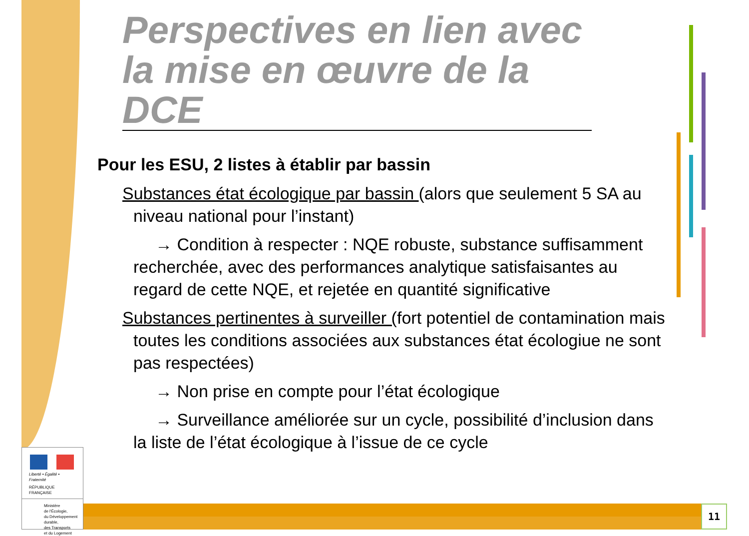Perspectives en lien avec la mise en œuvre de la DCE
Pour les ESU, 2 listes à établir par bassin
Substances état écologique par bassin (alors que seulement 5 SA au niveau national pour l’instant)
→ Condition à respecter : NQE robuste, substance suffisamment recherchée, avec des performances analytique satisfaisantes au regard de cette NQE, et rejetée en quantité significative
Substances pertinentes à surveiller (fort potentiel de contamination mais toutes les conditions associées aux substances état écologiue ne sont pas respectées)
→ Non prise en compte pour l’état écologique
→ Surveillance améliorée sur un cycle, possibilité d’inclusion dans la liste de l’état écologique à l’issue de ce cycle
Liberté • Égalité • Fraternité
RÉPUBLIQUE FRANÇAISE
Ministère
de l'Écologie,
du Développement
durable,
des Transports
et du Logement
11